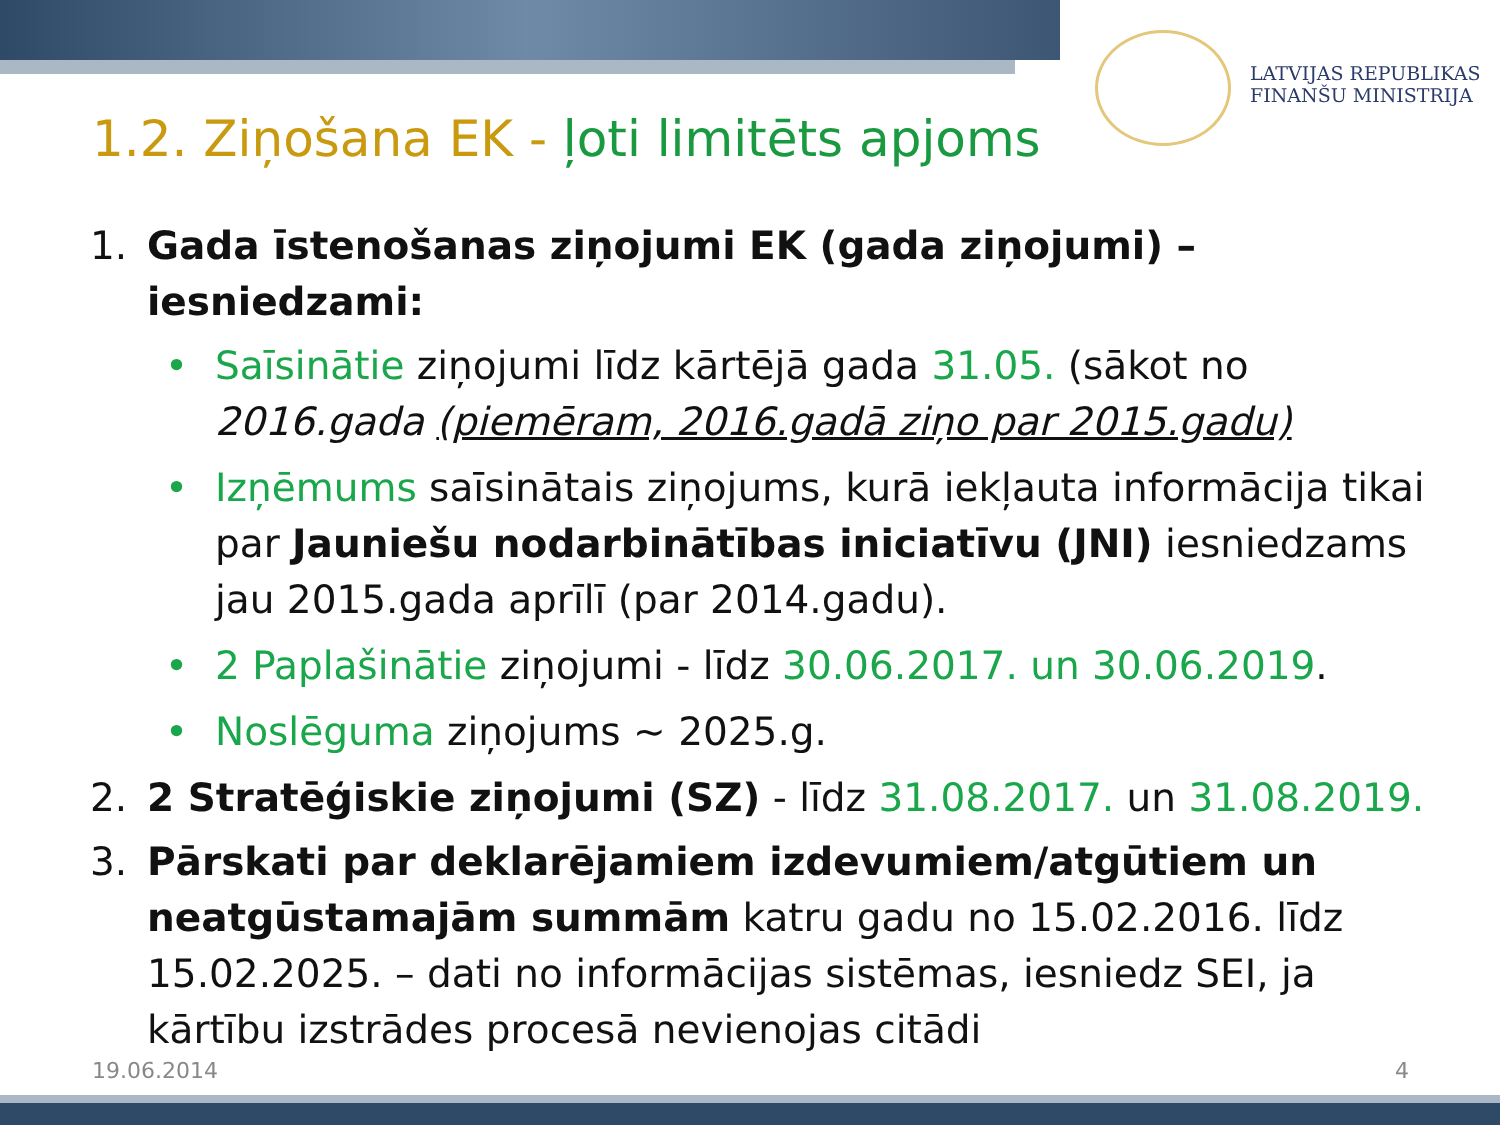LATVIJAS REPUBLIKAS
FINANŠU MINISTRIJA
1.2. Ziņošana EK - ļoti limitēts apjoms
1. Gada īstenošanas ziņojumi EK (gada ziņojumi) – iesniedzami:
• Saīsinātie ziņojumi līdz kārtējā gada 31.05. (sākot no 2016.gada (piemēram, 2016.gadā ziņo par 2015.gadu)
• Izņēmums saīsinātais ziņojums, kurā iekļauta informācija tikai par Jauniešu nodarbinātības iniciatīvu (JNI) iesniedzams jau 2015.gada aprīlī (par 2014.gadu).
• 2 Paplašinātie ziņojumi - līdz 30.06.2017. un 30.06.2019.
• Noslēguma ziņojums ~ 2025.g.
2. 2 Stratēģiskie ziņojumi (SZ) - līdz 31.08.2017. un 31.08.2019.
3. Pārskati par deklarējamiem izdevumiem/atgūtiem un neatgūstamajām summām katru gadu no 15.02.2016. līdz 15.02.2025. – dati no informācijas sistēmas, iesniedz SEI, ja kārtību izstrādes procesā nevienojas citādi
19.06.2014 4